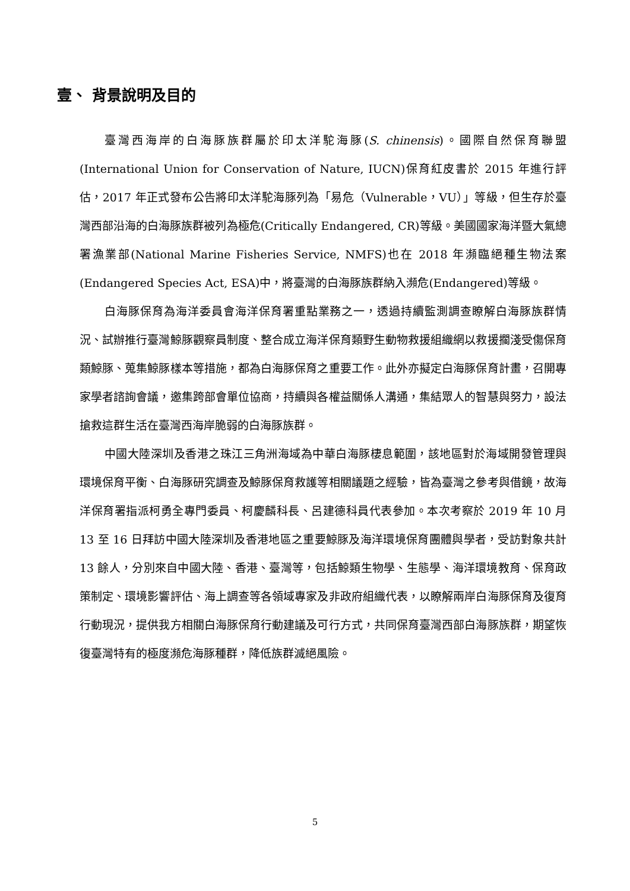壹、 背景說明及目的
臺灣西海岸的白海豚族群屬於印太洋駝海豚(S. chinensis)。國際自然保育聯盟(International Union for Conservation of Nature, IUCN)保育紅皮書於 2015 年進行評估，2017 年正式發布公告將印太洋駝海豚列為「易危（Vulnerable，VU）」等級，但生存於臺灣西部沿海的白海豚族群被列為極危(Critically Endangered, CR)等級。美國國家海洋暨大氣總署漁業部(National Marine Fisheries Service, NMFS)也在 2018 年瀕臨絕種生物法案(Endangered Species Act, ESA)中，將臺灣的白海豚族群納入瀕危(Endangered)等級。
白海豚保育為海洋委員會海洋保育署重點業務之一，透過持續監測調查瞭解白海豚族群情況、試辦推行臺灣鯨豚觀察員制度、整合成立海洋保育類野生動物救援組織網以救援擱淺受傷保育類鯨豚、蒐集鯨豚樣本等措施，都為白海豚保育之重要工作。此外亦擬定白海豚保育計畫，召開專家學者諮詢會議，邀集跨部會單位協商，持續與各權益關係人溝通，集結眾人的智慧與努力，設法搶救這群生活在臺灣西海岸脆弱的白海豚族群。
中國大陸深圳及香港之珠江三角洲海域為中華白海豚棲息範圍，該地區對於海域開發管理與環境保育平衡、白海豚研究調查及鯨豚保育救護等相關議題之經驗，皆為臺灣之參考與借鏡，故海洋保育署指派柯勇全專門委員、柯慶麟科長、呂建德科員代表參加。本次考察於 2019 年 10 月 13 至 16 日拜訪中國大陸深圳及香港地區之重要鯨豚及海洋環境保育團體與學者，受訪對象共計 13 餘人，分別來自中國大陸、香港、臺灣等，包括鯨類生物學、生態學、海洋環境教育、保育政策制定、環境影響評估、海上調查等各領域專家及非政府組織代表，以瞭解兩岸白海豚保育及復育行動現況，提供我方相關白海豚保育行動建議及可行方式，共同保育臺灣西部白海豚族群，期望恢復臺灣特有的極度瀕危海豚種群，降低族群滅絕風險。
5